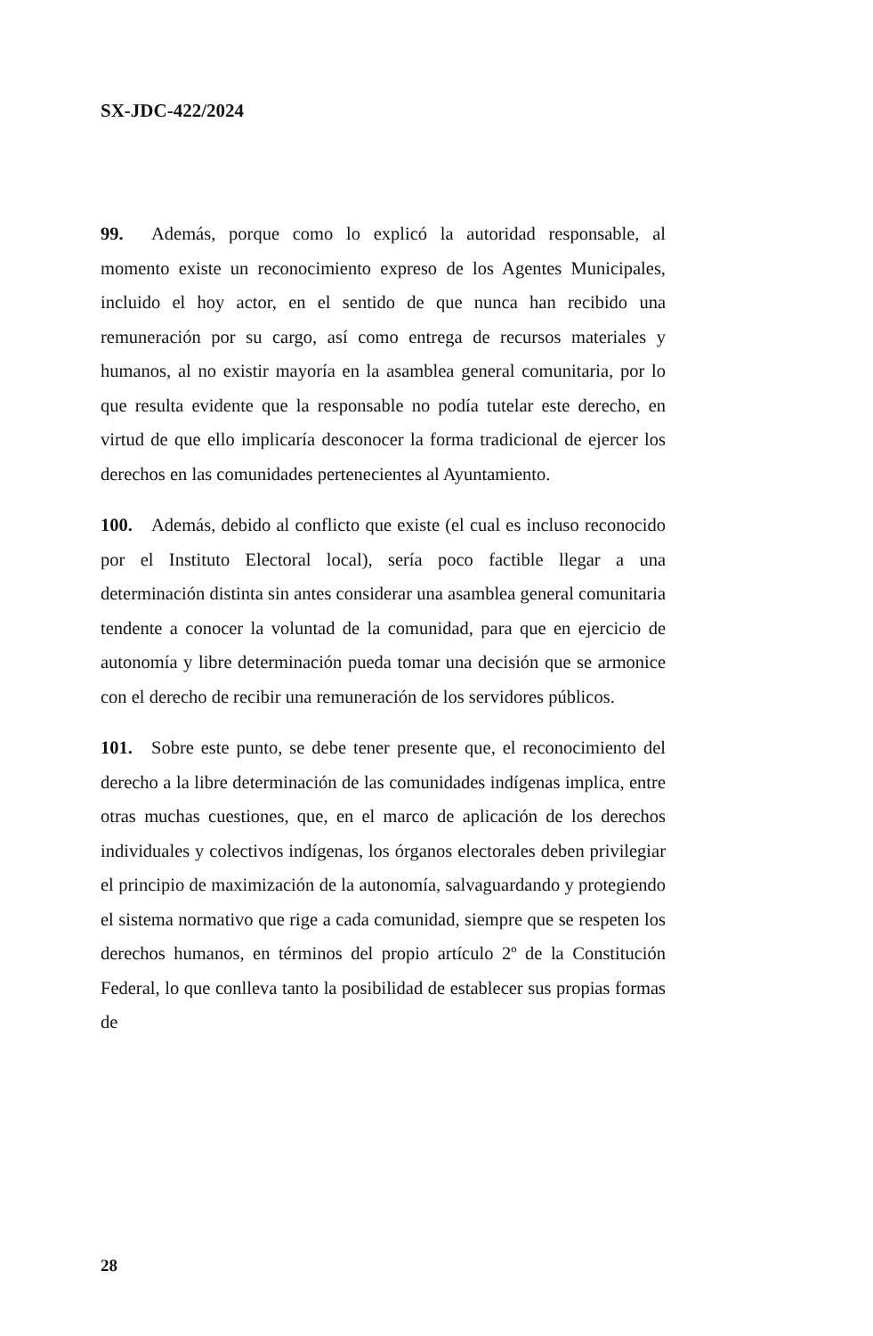SX-JDC-422/2024
99. Además, porque como lo explicó la autoridad responsable, al momento existe un reconocimiento expreso de los Agentes Municipales, incluido el hoy actor, en el sentido de que nunca han recibido una remuneración por su cargo, así como entrega de recursos materiales y humanos, al no existir mayoría en la asamblea general comunitaria, por lo que resulta evidente que la responsable no podía tutelar este derecho, en virtud de que ello implicaría desconocer la forma tradicional de ejercer los derechos en las comunidades pertenecientes al Ayuntamiento.
100. Además, debido al conflicto que existe (el cual es incluso reconocido por el Instituto Electoral local), sería poco factible llegar a una determinación distinta sin antes considerar una asamblea general comunitaria tendente a conocer la voluntad de la comunidad, para que en ejercicio de autonomía y libre determinación pueda tomar una decisión que se armonice con el derecho de recibir una remuneración de los servidores públicos.
101. Sobre este punto, se debe tener presente que, el reconocimiento del derecho a la libre determinación de las comunidades indígenas implica, entre otras muchas cuestiones, que, en el marco de aplicación de los derechos individuales y colectivos indígenas, los órganos electorales deben privilegiar el principio de maximización de la autonomía, salvaguardando y protegiendo el sistema normativo que rige a cada comunidad, siempre que se respeten los derechos humanos, en términos del propio artículo 2º de la Constitución Federal, lo que conlleva tanto la posibilidad de establecer sus propias formas de
28